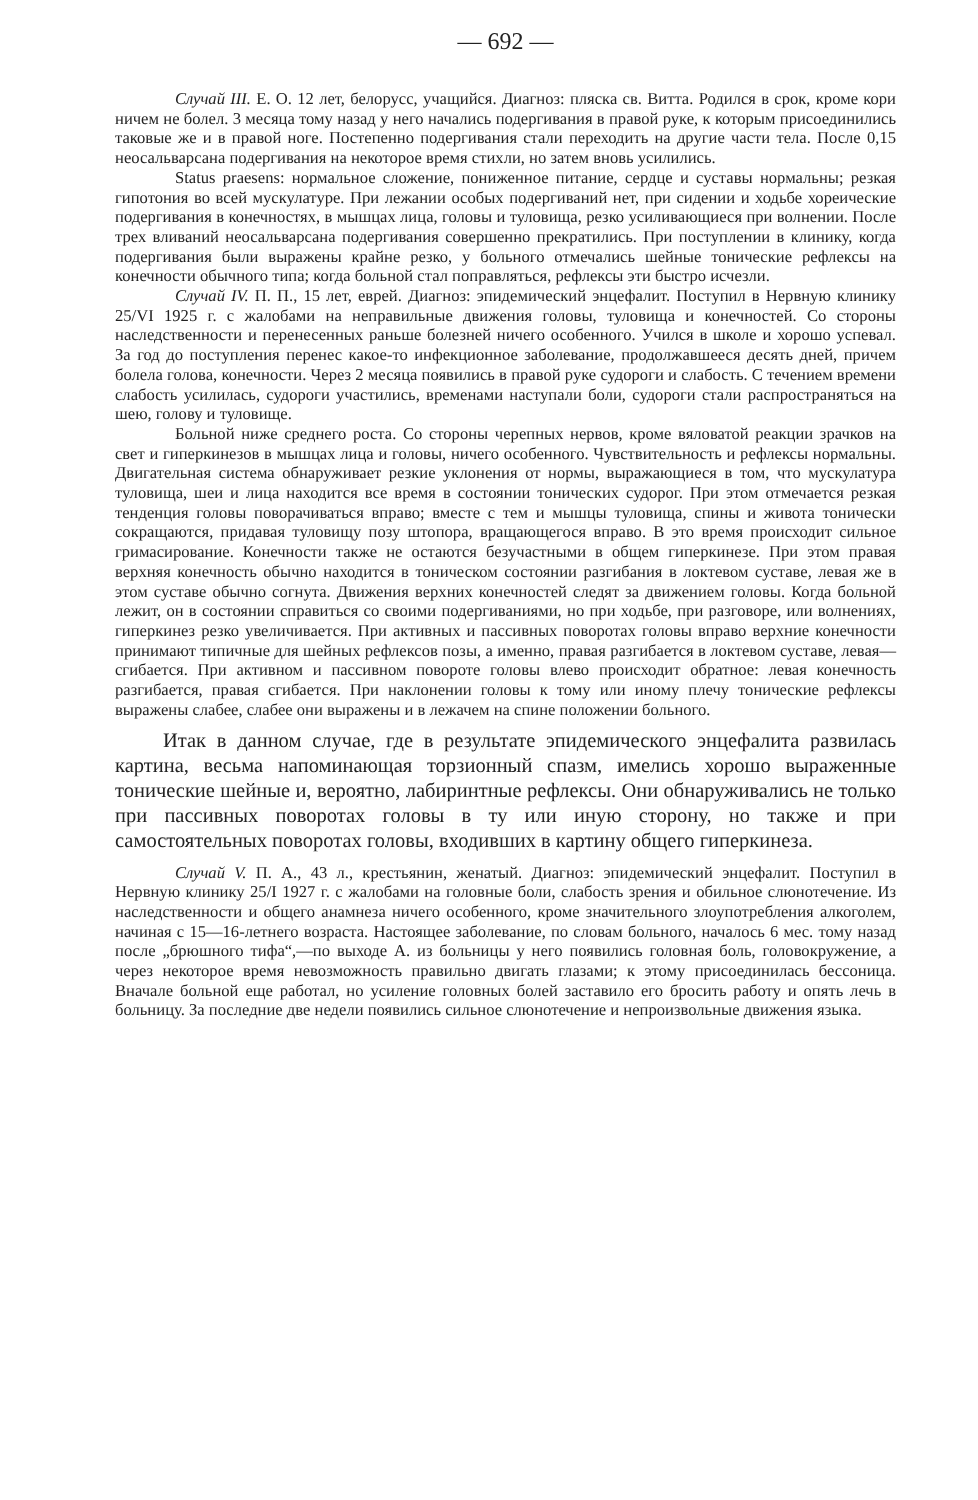— 692 —
Случай III. Е. О. 12 лет, белорусс, учащийся. Диагноз: пляска св. Витта. Родился в срок, кроме кори ничем не болел. 3 месяца тому назад у него начались подергивания в правой руке, к которым присоединились таковые же и в правой ноге. Постепенно подергивания стали переходить на другие части тела. После 0,15 неосальварсана подергивания на некоторое время стихли, но затем вновь усилились.
Status praesens: нормальное сложение, пониженное питание, сердце и суставы нормальны; резкая гипотония во всей мускулатуре. При лежании особых подергиваний нет, при сидении и ходьбе хореические подергивания в конечностях, в мышцах лица, головы и туловища, резко усиливающиеся при волнении. После трех вливаний неосальварсана подергивания совершенно прекратились. При поступлении в клинику, когда подергивания были выражены крайне резко, у больного отмечались шейные тонические рефлексы на конечности обычного типа; когда больной стал поправляться, рефлексы эти быстро исчезли.
Случай IV. П. П., 15 лет, еврей. Диагноз: эпидемический энцефалит. Поступил в Нервную клинику 25/VI 1925 г. с жалобами на неправильные движения головы, туловища и конечностей. Со стороны наследственности и перенесенных раньше болезней ничего особенного. Учился в школе и хорошо успевал. За год до поступления перенес какое-то инфекционное заболевание, продолжавшееся десять дней, причем болела голова, конечности. Через 2 месяца появились в правой руке судороги и слабость. С течением времени слабость усилилась, судороги участились, временами наступали боли, судороги стали распространяться на шею, голову и туловище.
Больной ниже среднего роста. Со стороны черепных нервов, кроме вяловатой реакции зрачков на свет и гиперкинезов в мышцах лица и головы, ничего особенного. Чувствительность и рефлексы нормальны. Двигательная система обнаруживает резкие уклонения от нормы, выражающиеся в том, что мускулатура туловища, шеи и лица находится все время в состоянии тонических судорог. При этом отмечается резкая тенденция головы поворачиваться вправо; вместе с тем и мышцы туловища, спины и живота тонически сокращаются, придавая туловищу позу штопора, вращающегося вправо. В это время происходит сильное гримасирование. Конечности также не остаются безучастными в общем гиперкинезе. При этом правая верхняя конечность обычно находится в тоническом состоянии разгибания в локтевом суставе, левая же в этом суставе обычно согнута. Движения верхних конечностей следят за движением головы. Когда больной лежит, он в состоянии справиться со своими подергиваниями, но при ходьбе, при разговоре, или волнениях, гиперкинез резко увеличивается. При активных и пассивных поворотах головы вправо верхние конечности принимают типичные для шейных рефлексов позы, а именно, правая разгибается в локтевом суставе, левая—сгибается. При активном и пассивном повороте головы влево происходит обратное: левая конечность разгибается, правая сгибается. При наклонении головы к тому или иному плечу тонические рефлексы выражены слабее, слабее они выражены и в лежачем на спине положении больного.
Итак в данном случае, где в результате эпидемического энцефалита развилась картина, весьма напоминающая торзионный спазм, имелись хорошо выраженные тонические шейные и, вероятно, лабиринтные рефлексы. Они обнаруживались не только при пассивных поворотах головы в ту или иную сторону, но также и при самостоятельных поворотах головы, входивших в картину общего гиперкинеза.
Случай V. П. А., 43 л., крестьянин, женатый. Диагноз: эпидемический энцефалит. Поступил в Нервную клинику 25/I 1927 г. с жалобами на головные боли, слабость зрения и обильное слюнотечение. Из наследственности и общего анамнеза ничего особенного, кроме значительного злоупотребления алкоголем, начиная с 15—16-летнего возраста. Настоящее заболевание, по словам больного, началось 6 мес. тому назад после „брюшного тифа“,—по выходе А. из больницы у него появились головная боль, головокружение, а через некоторое время невозможность правильно двигать глазами; к этому присоединилась бессоница. Вначале больной еще работал, но усиление головных болей заставило его бросить работу и опять лечь в больницу. За последние две недели появились сильное слюнотечение и непроизвольные движения языка.